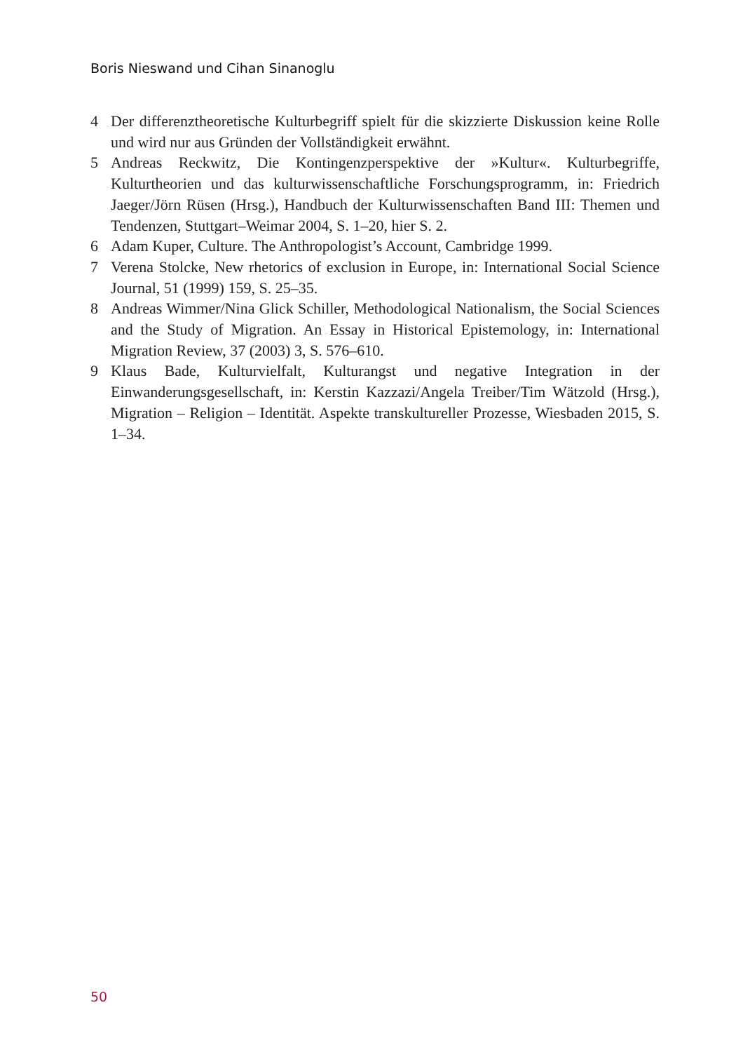Boris Nieswand und Cihan Sinanoglu
4 Der differenztheoretische Kulturbegriff spielt für die skizzierte Diskussion keine Rolle und wird nur aus Gründen der Vollständigkeit erwähnt.
5 Andreas Reckwitz, Die Kontingenzperspektive der »Kultur«. Kulturbegriffe, Kulturtheorien und das kulturwissenschaftliche Forschungsprogramm, in: Friedrich Jaeger/Jörn Rüsen (Hrsg.), Handbuch der Kulturwissenschaften Band III: Themen und Tendenzen, Stuttgart–Weimar 2004, S. 1–20, hier S. 2.
6 Adam Kuper, Culture. The Anthropologist’s Account, Cambridge 1999.
7 Verena Stolcke, New rhetorics of exclusion in Europe, in: International Social Science Journal, 51 (1999) 159, S. 25–35.
8 Andreas Wimmer/Nina Glick Schiller, Methodological Nationalism, the Social Sciences and the Study of Migration. An Essay in Historical Epistemology, in: International Migration Review, 37 (2003) 3, S. 576–610.
9 Klaus Bade, Kulturvielfalt, Kulturangst und negative Integration in der Einwanderungsgesellschaft, in: Kerstin Kazzazi/Angela Treiber/Tim Wätzold (Hrsg.), Migration – Religion – Identität. Aspekte transkultureller Prozesse, Wiesbaden 2015, S. 1–34.
50